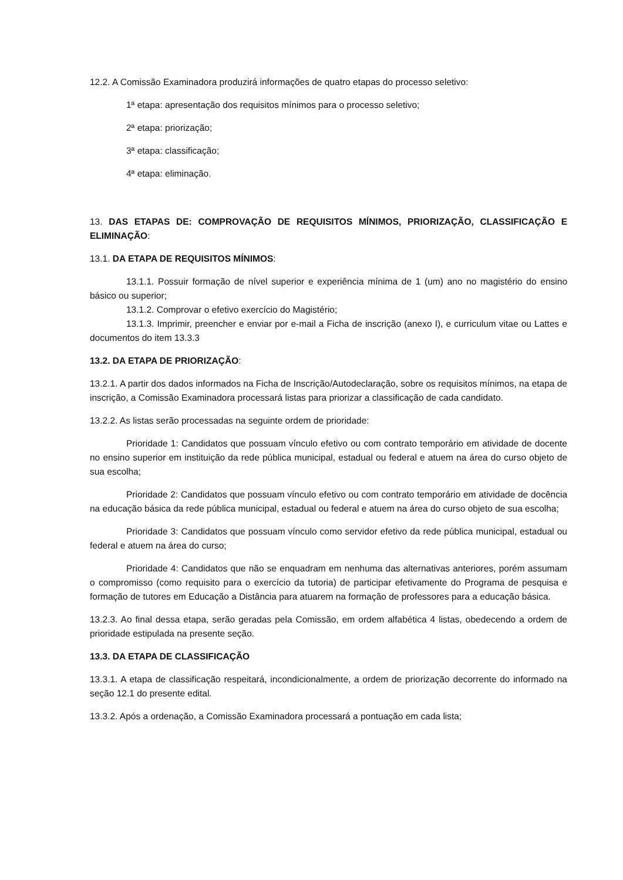12.2. A Comissão Examinadora produzirá informações de quatro etapas do processo seletivo:
1ª etapa: apresentação dos requisitos mínimos para o processo seletivo;
2ª etapa: priorização;
3ª etapa: classificação;
4ª etapa: eliminação.
13. DAS ETAPAS DE: COMPROVAÇÃO DE REQUISITOS MÍNIMOS, PRIORIZAÇÃO, CLASSIFICAÇÃO E ELIMINAÇÃO:
13.1. DA ETAPA DE REQUISITOS MÍNIMOS:
13.1.1. Possuir formação de nível superior e experiência mínima de 1 (um) ano no magistério do ensino básico ou superior;
13.1.2. Comprovar o efetivo exercício do Magistério;
13.1.3. Imprimir, preencher e enviar por e-mail a Ficha de inscrição (anexo I), e curriculum vitae ou Lattes e documentos do item 13.3.3
13.2. DA ETAPA DE PRIORIZAÇÃO:
13.2.1. A partir dos dados informados na Ficha de Inscrição/Autodeclaração, sobre os requisitos mínimos, na etapa de inscrição, a Comissão Examinadora processará listas para priorizar a classificação de cada candidato.
13.2.2. As listas serão processadas na seguinte ordem de prioridade:
Prioridade 1: Candidatos que possuam vínculo efetivo ou com contrato temporário em atividade de docente no ensino superior em instituição da rede pública municipal, estadual ou federal e atuem na área do curso objeto de sua escolha;
Prioridade 2: Candidatos que possuam vínculo efetivo ou com contrato temporário em atividade de docência na educação básica da rede pública municipal, estadual ou federal e atuem na área do curso objeto de sua escolha;
Prioridade 3: Candidatos que possuam vínculo como servidor efetivo da rede pública municipal, estadual ou federal e atuem na área do curso;
Prioridade 4: Candidatos que não se enquadram em nenhuma das alternativas anteriores, porém assumam o compromisso (como requisito para o exercício da tutoria) de participar efetivamente do Programa de pesquisa e formação de tutores em Educação a Distância para atuarem na formação de professores para a educação básica.
13.2.3. Ao final dessa etapa, serão geradas pela Comissão, em ordem alfabética 4 listas, obedecendo a ordem de prioridade estipulada na presente seção.
13.3. DA ETAPA DE CLASSIFICAÇÃO
13.3.1. A etapa de classificação respeitará, incondicionalmente, a ordem de priorização decorrente do informado na seção 12.1 do presente edital.
13.3.2. Após a ordenação, a Comissão Examinadora processará a pontuação em cada lista;